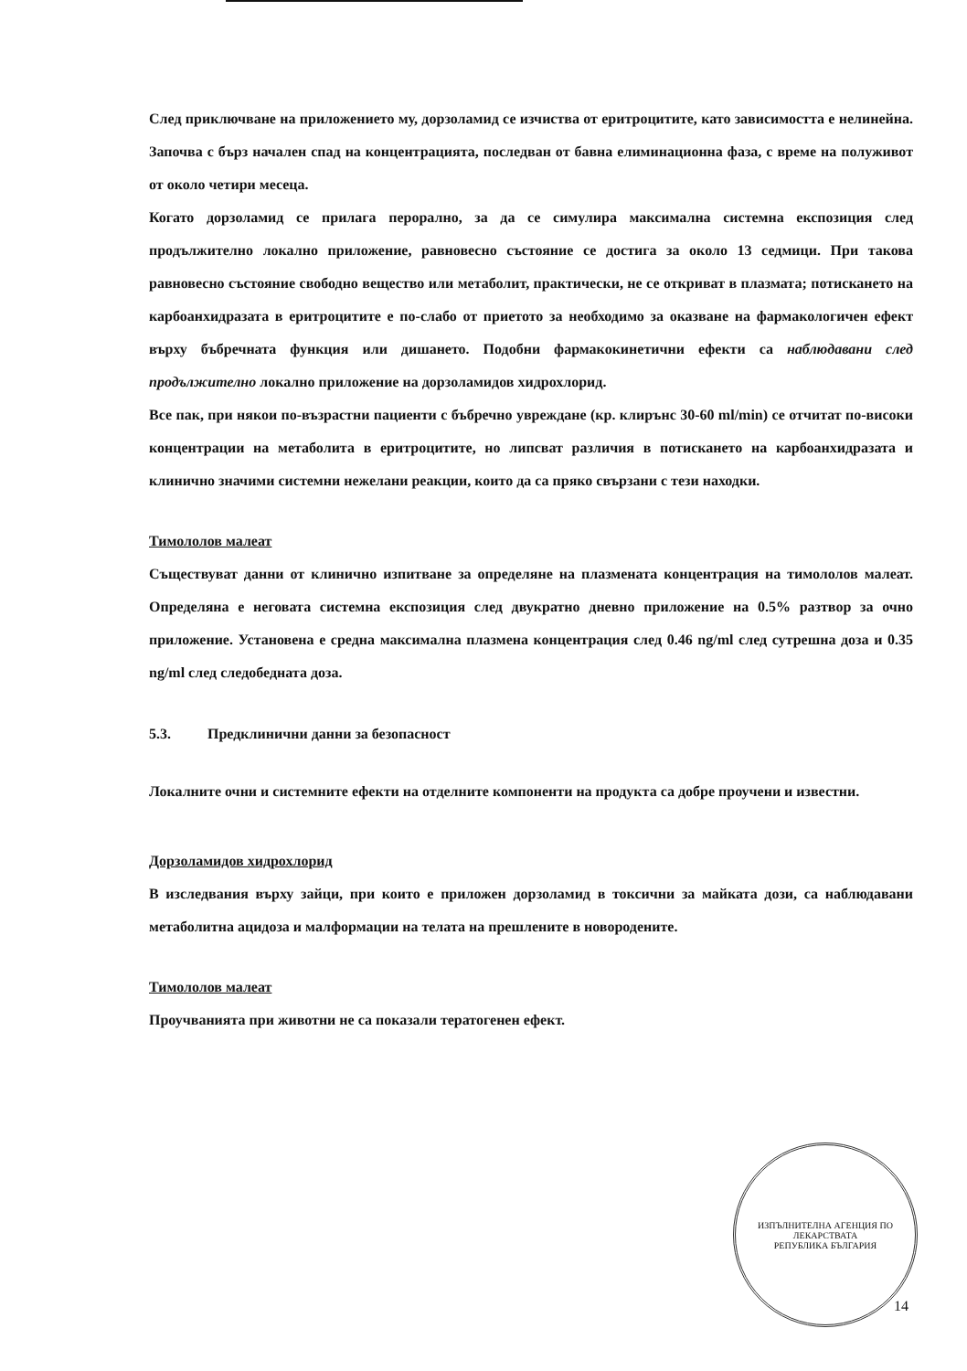След приключване на приложението му, дорзоламид се изчиства от еритроцитите, като зависимостта е нелинейна. Започва с бърз начален спад на концентрацията, последван от бавна елиминационна фаза, с време на полуживот от около четири месеца.
Когато дорзоламид се прилага перорално, за да се симулира максимална системна експозиция след продължително локално приложение, равновесно състояние се достига за около 13 седмици. При такова равновесно състояние свободно вещество или метаболит, практически, не се откриват в плазмата; потискането на карбоанхидразата в еритроцитите е по-слабо от приетото за необходимо за оказване на фармакологичен ефект върху бъбречната функция или дишането. Подобни фармакокинетични ефекти са наблюдавани след продължително локално приложение на дорзоламидов хидрохлорид.
Все пак, при някои по-възрастни пациенти с бъбречно увреждане (кр. клирънс 30-60 ml/min) се отчитат по-високи концентрации на метаболита в еритроцитите, но липсват различия в потискането на карбоанхидразата и клинично значими системни нежелани реакции, които да са пряко свързани с тези находки.
Тимололов малеат
Съществуват данни от клинично изпитване за определяне на плазмената концентрация на тимололов малеат. Определяна е неговата системна експозиция след двукратно дневно приложение на 0.5% разтвор за очно приложение. Установена е средна максимална плазмена концентрация след 0.46 ng/ml след сутрешна доза и 0.35 ng/ml след следобедната доза.
5.3. Предклинични данни за безопасност
Локалните очни и системните ефекти на отделните компоненти на продукта са добре проучени и известни.
Дорзоламидов хидрохлорид
В изследвания върху зайци, при които е приложен дорзоламид в токсични за майката дози, са наблюдавани метаболитна ацидоза и малформации на телата на прешлените в новородените.
Тимололов малеат
Проучванията при животни не са показали тератогенен ефект.
ИЗПЪЛНИТЕЛНА АГЕНЦИЯ ПО ЛЕКАРСТВАТА
РЕПУБЛИКА БЪЛГАРИЯ
14